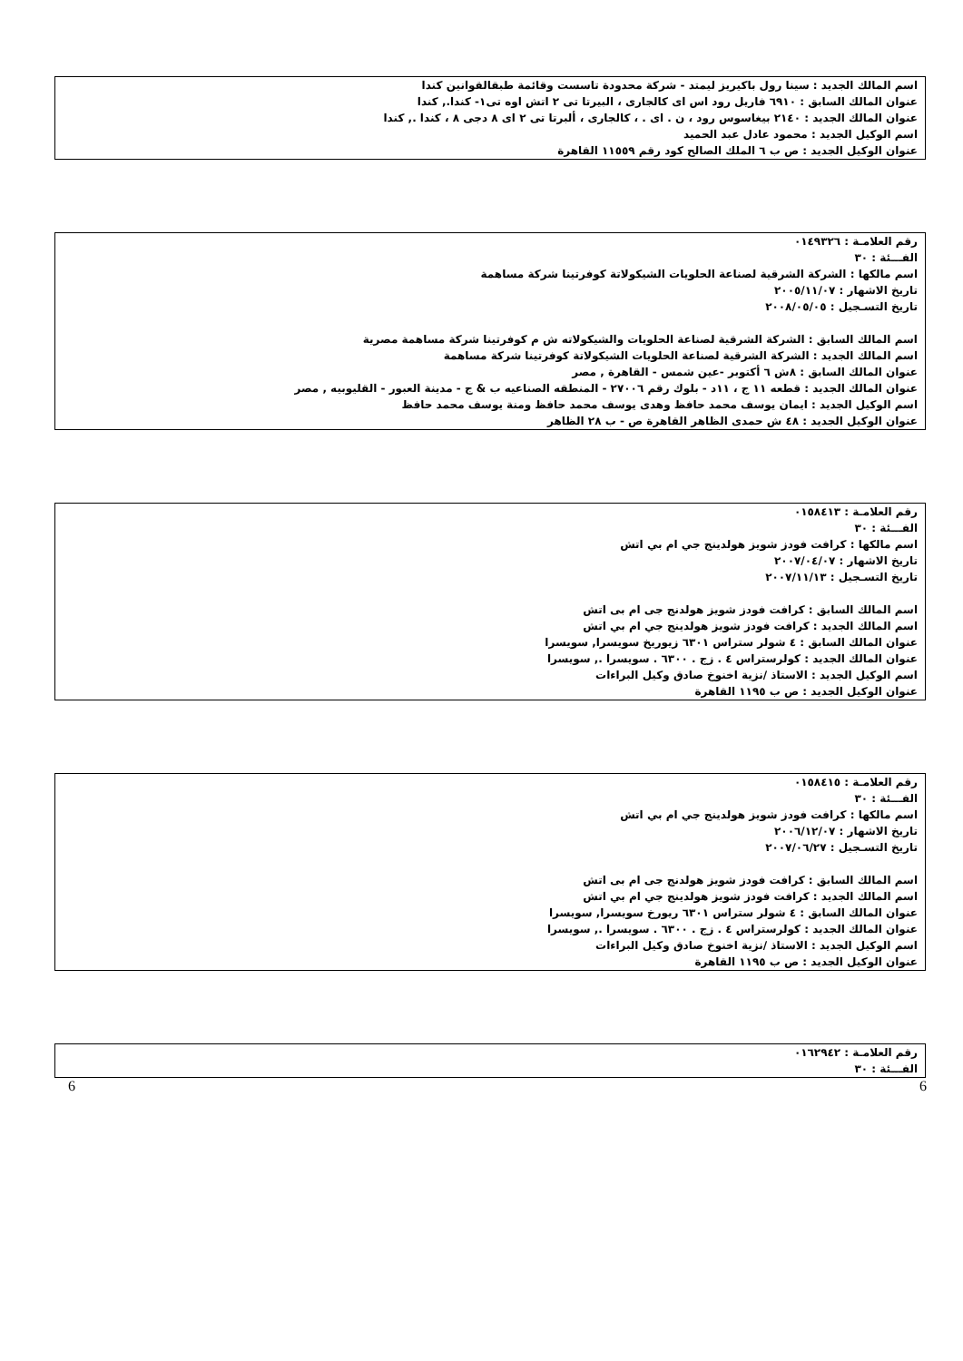اسم المالك الجديد : سينا رول باكيريز ليمتد - شركة محدودة تاسست وقائمة طبقالقوانين كندا
عنوان المالك السابق : ٦٩١٠ فاريل رود اس اى كالجارى ، البيرتا تى ٢ اتش اوه تى١- كندا., كندا
عنوان المالك الجديد : ٢١٤٠ بيغاسوس رود ، ن . اى . ، كالجارى ، ألبرتا تى ٢ اى ٨ دجى ٨ ، كندا ., كندا
اسم الوكيل الجديد : محمود عادل عبد الحميد
عنوان الوكيل الجديد : ص ب ٦ الملك الصالح كود رقم ١١٥٥٩ القاهرة
رقم العلامـة : ٠١٤٩٣٢٦
الفـــئة : ٣٠
اسم مالكها : الشركة الشرقية لصناعة الحلويات الشيكولاتة كوفرتينا شركة مساهمة
تاريخ الاشهار : ٢٠٠٥/١١/٠٧
تاريخ التسـجيل : ٢٠٠٨/٠٥/٠٥
اسم المالك السابق : الشركة الشرقية لصناعة الحلويات والشيكولاته ش م كوفرتينا شركة مساهمة مصرية
اسم المالك الجديد : الشركة الشرقية لصناعة الحلويات الشيكولاتة كوفرتينا شركة مساهمة
عنوان المالك السابق : ٨ش ٦ أكتوبر -عين شمس - القاهرة , مصر
عنوان المالك الجديد : قطعه ١١ ج ، ١١د - بلوك رقم ٢٧٠٠٦ - المنطقه الصناعيه ب & ج - مدينة العبور - القليوبيه , مصر
اسم الوكيل الجديد : ايمان يوسف محمد حافظ وهدى يوسف محمد حافظ ومنة يوسف محمد حافظ
عنوان الوكيل الجديد : ٤٨ ش حمدى الظاهر القاهرة ص - ب ٢٨ الظاهر
رقم العلامـة : ٠١٥٨٤١٣
الفـــئة : ٣٠
اسم مالكها : كرافت فودز شويز هولدينج جي ام بي اتش
تاريخ الاشهار : ٢٠٠٧/٠٤/٠٧
تاريخ التسـجيل : ٢٠٠٧/١١/١٣
اسم المالك السابق : كرافت فودز شويز هولدنج جى ام بى اتش
اسم المالك الجديد : كرافت فودز شويز هولدينج جي ام بي اتش
عنوان المالك السابق : ٤ شولر ستراس ٦٣٠١ زيوريخ سويسرا, سويسرا
عنوان المالك الجديد : كولرستراس ٤ . زج . ٦٣٠٠ . سويسرا ., سويسرا
اسم الوكيل الجديد : الاستاذ /نزية اخنوخ صادق وكيل البراءات
عنوان الوكيل الجديد : ص ب ١١٩٥ القاهرة
رقم العلامـة : ٠١٥٨٤١٥
الفـــئة : ٣٠
اسم مالكها : كرافت فودز شويز هولدينج جي ام بي اتش
تاريخ الاشهار : ٢٠٠٦/١٢/٠٧
تاريخ التسـجيل : ٢٠٠٧/٠٦/٢٧
اسم المالك السابق : كرافت فودز شويز هولدنج جى ام بى اتش
اسم المالك الجديد : كرافت فودز شويز هولدينج جي ام بي اتش
عنوان المالك السابق : ٤ شولر ستراس ٦٣٠١ ريورخ سويسرا, سويسرا
عنوان المالك الجديد : كولرستراس ٤ . زج . ٦٣٠٠ . سويسرا ., سويسرا
اسم الوكيل الجديد : الاستاذ /نزية اخنوخ صادق وكيل البراءات
عنوان الوكيل الجديد : ص ب ١١٩٥ القاهرة
رقم العلامـة : ٠١٦٢٩٤٢
الفـــئة : ٣٠
6 6